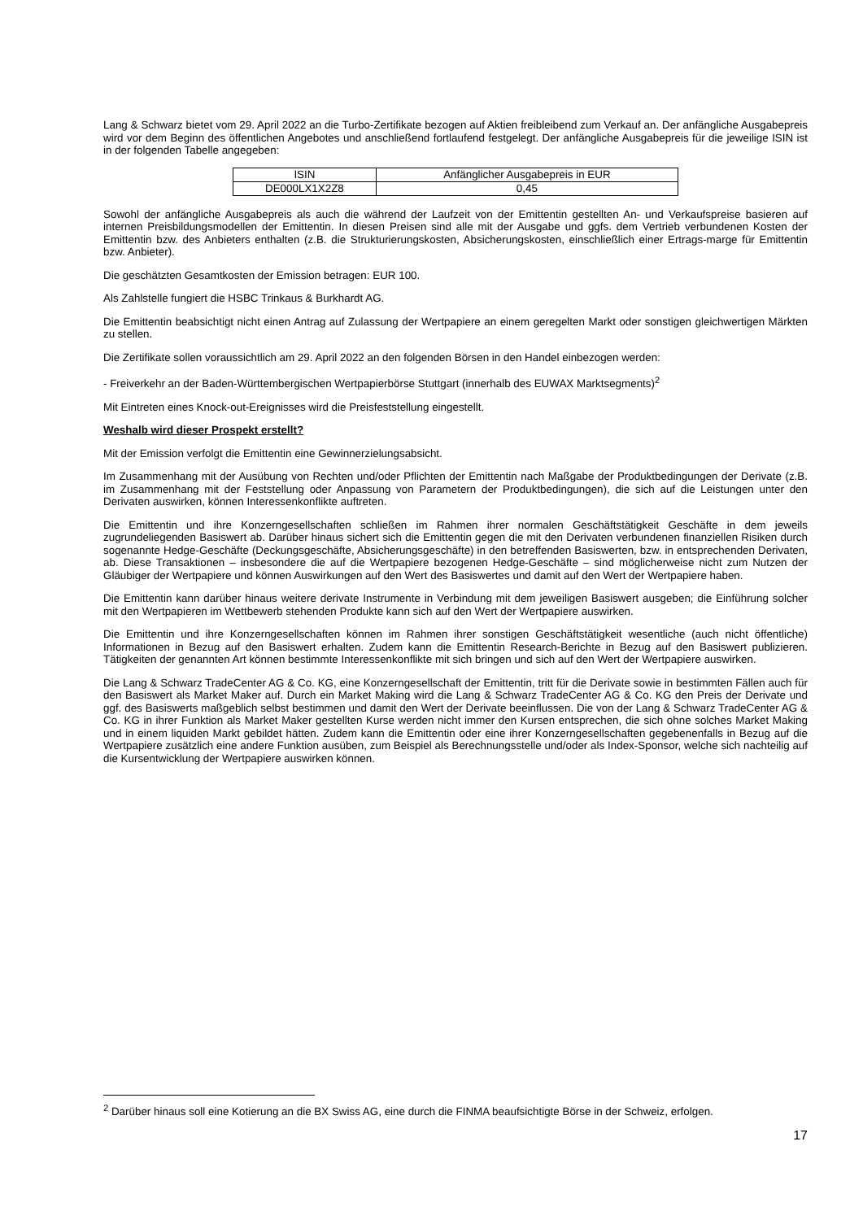Lang & Schwarz bietet vom 29. April 2022 an die Turbo-Zertifikate bezogen auf Aktien freibleibend zum Verkauf an. Der anfängliche Ausgabepreis wird vor dem Beginn des öffentlichen Angebotes und anschließend fortlaufend festgelegt. Der anfängliche Ausgabepreis für die jeweilige ISIN ist in der folgenden Tabelle angegeben:
| ISIN | Anfänglicher Ausgabepreis in EUR |
| DE000LX1X2Z8 | 0,45 |
Sowohl der anfängliche Ausgabepreis als auch die während der Laufzeit von der Emittentin gestellten An- und Verkaufspreise basieren auf internen Preisbildungsmodellen der Emittentin. In diesen Preisen sind alle mit der Ausgabe und ggfs. dem Vertrieb verbundenen Kosten der Emittentin bzw. des Anbieters enthalten (z.B. die Strukturierungskosten, Absicherungskosten, einschließlich einer Ertrags-marge für Emittentin bzw. Anbieter).
Die geschätzten Gesamtkosten der Emission betragen: EUR 100.
Als Zahlstelle fungiert die HSBC Trinkaus & Burkhardt AG.
Die Emittentin beabsichtigt nicht einen Antrag auf Zulassung der Wertpapiere an einem geregelten Markt oder sonstigen gleichwertigen Märkten zu stellen.
Die Zertifikate sollen voraussichtlich am 29. April 2022 an den folgenden Börsen in den Handel einbezogen werden:
- Freiverkehr an der Baden-Württembergischen Wertpapierbörse Stuttgart (innerhalb des EUWAX Marktsegments)<sup>2</sup>
Mit Eintreten eines Knock-out-Ereignisses wird die Preisfeststellung eingestellt.
Weshalb wird dieser Prospekt erstellt?
Mit der Emission verfolgt die Emittentin eine Gewinnerzielungsabsicht.
Im Zusammenhang mit der Ausübung von Rechten und/oder Pflichten der Emittentin nach Maßgabe der Produktbedingungen der Derivate (z.B. im Zusammenhang mit der Feststellung oder Anpassung von Parametern der Produktbedingungen), die sich auf die Leistungen unter den Derivaten auswirken, können Interessenkonflikte auftreten.
Die Emittentin und ihre Konzerngesellschaften schließen im Rahmen ihrer normalen Geschäftstätigkeit Geschäfte in dem jeweils zugrundeliegenden Basiswert ab. Darüber hinaus sichert sich die Emittentin gegen die mit den Derivaten verbundenen finanziellen Risiken durch sogenannte Hedge-Geschäfte (Deckungsgeschäfte, Absicherungsgeschäfte) in den betreffenden Basiswerten, bzw. in entsprechenden Derivaten, ab. Diese Transaktionen – insbesondere die auf die Wertpapiere bezogenen Hedge-Geschäfte – sind möglicherweise nicht zum Nutzen der Gläubiger der Wertpapiere und können Auswirkungen auf den Wert des Basiswertes und damit auf den Wert der Wertpapiere haben.
Die Emittentin kann darüber hinaus weitere derivate Instrumente in Verbindung mit dem jeweiligen Basiswert ausgeben; die Einführung solcher mit den Wertpapieren im Wettbewerb stehenden Produkte kann sich auf den Wert der Wertpapiere auswirken.
Die Emittentin und ihre Konzerngesellschaften können im Rahmen ihrer sonstigen Geschäftstätigkeit wesentliche (auch nicht öffentliche) Informationen in Bezug auf den Basiswert erhalten. Zudem kann die Emittentin Research-Berichte in Bezug auf den Basiswert publizieren. Tätigkeiten der genannten Art können bestimmte Interessenkonflikte mit sich bringen und sich auf den Wert der Wertpapiere auswirken.
Die Lang & Schwarz TradeCenter AG & Co. KG, eine Konzerngesellschaft der Emittentin, tritt für die Derivate sowie in bestimmten Fällen auch für den Basiswert als Market Maker auf. Durch ein Market Making wird die Lang & Schwarz TradeCenter AG & Co. KG den Preis der Derivate und ggf. des Basiswerts maßgeblich selbst bestimmen und damit den Wert der Derivate beeinflussen. Die von der Lang & Schwarz TradeCenter AG & Co. KG in ihrer Funktion als Market Maker gestellten Kurse werden nicht immer den Kursen entsprechen, die sich ohne solches Market Making und in einem liquiden Markt gebildet hätten. Zudem kann die Emittentin oder eine ihrer Konzerngesellschaften gegebenenfalls in Bezug auf die Wertpapiere zusätzlich eine andere Funktion ausüben, zum Beispiel als Berechnungsstelle und/oder als Index-Sponsor, welche sich nachteilig auf die Kursentwicklung der Wertpapiere auswirken können.
<sup>2</sup> Darüber hinaus soll eine Kotierung an die BX Swiss AG, eine durch die FINMA beaufsichtigte Börse in der Schweiz, erfolgen.
17